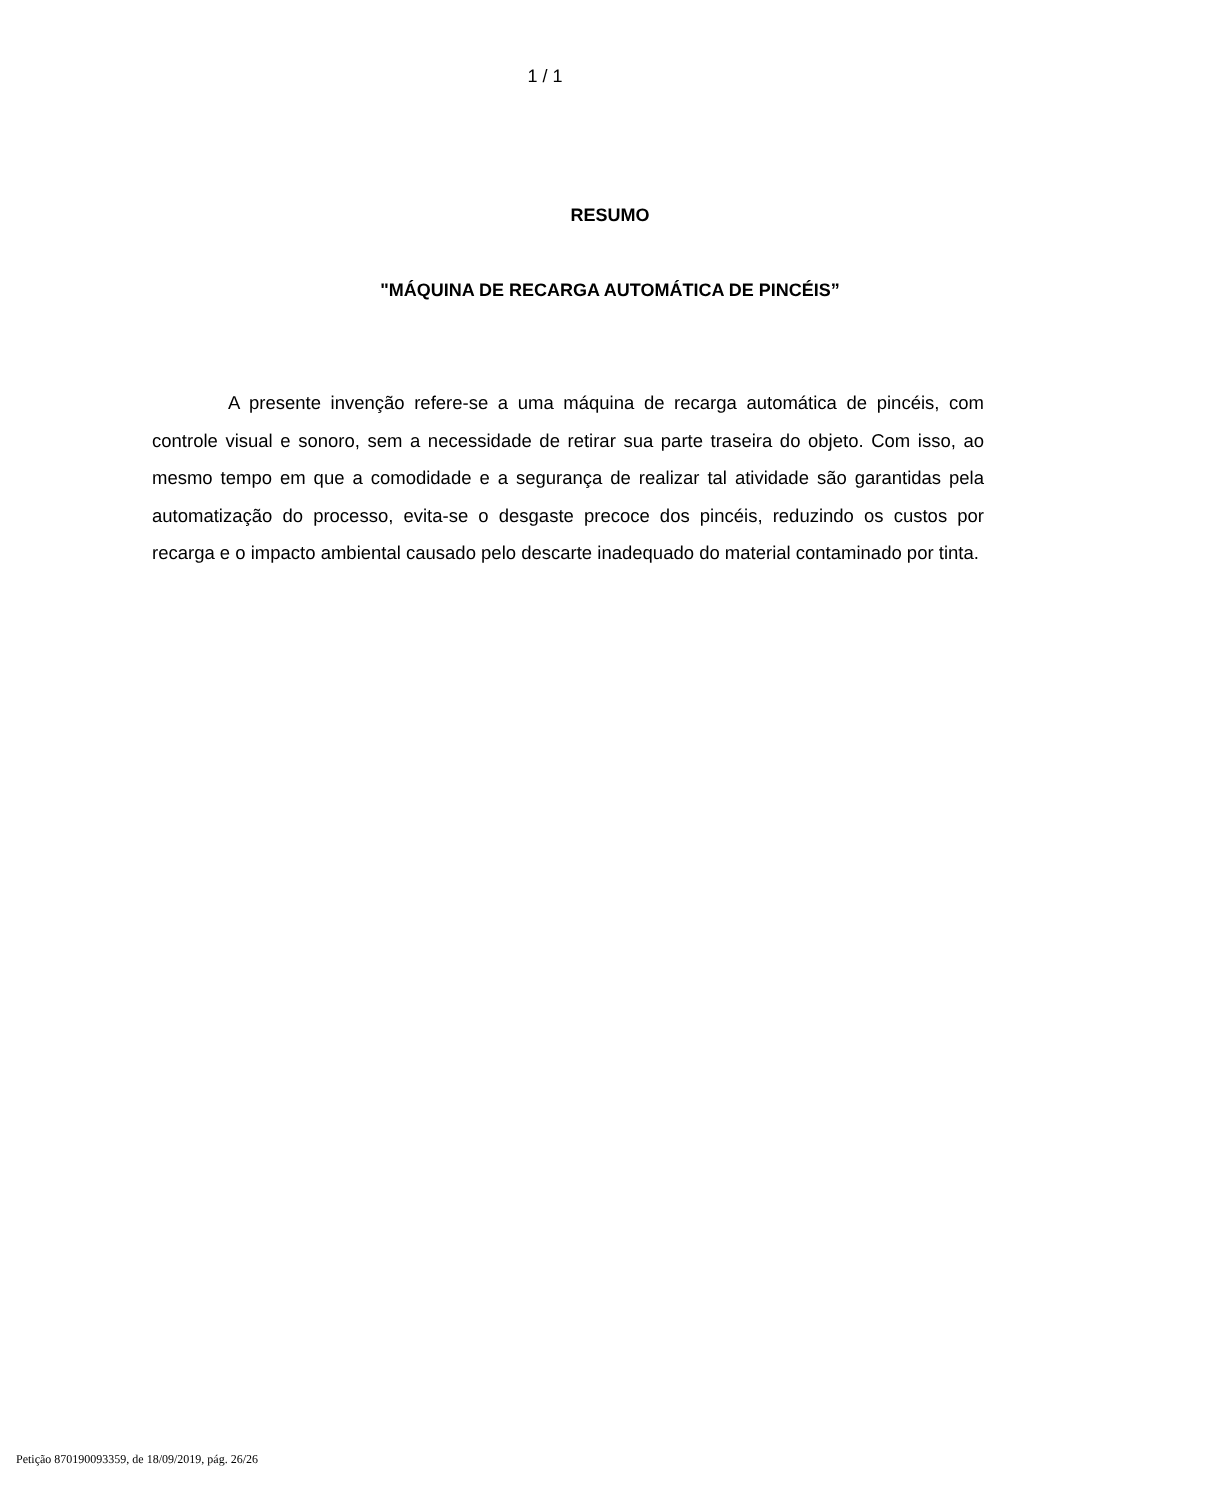1 / 1
RESUMO
"MÁQUINA DE RECARGA AUTOMÁTICA DE PINCÉIS”
A presente invenção refere-se a uma máquina de recarga automática de pincéis, com controle visual e sonoro, sem a necessidade de retirar sua parte traseira do objeto. Com isso, ao mesmo tempo em que a comodidade e a segurança de realizar tal atividade são garantidas pela automatização do processo, evita-se o desgaste precoce dos pincéis, reduzindo os custos por recarga e o impacto ambiental causado pelo descarte inadequado do material contaminado por tinta.
Petição 870190093359, de 18/09/2019, pág. 26/26